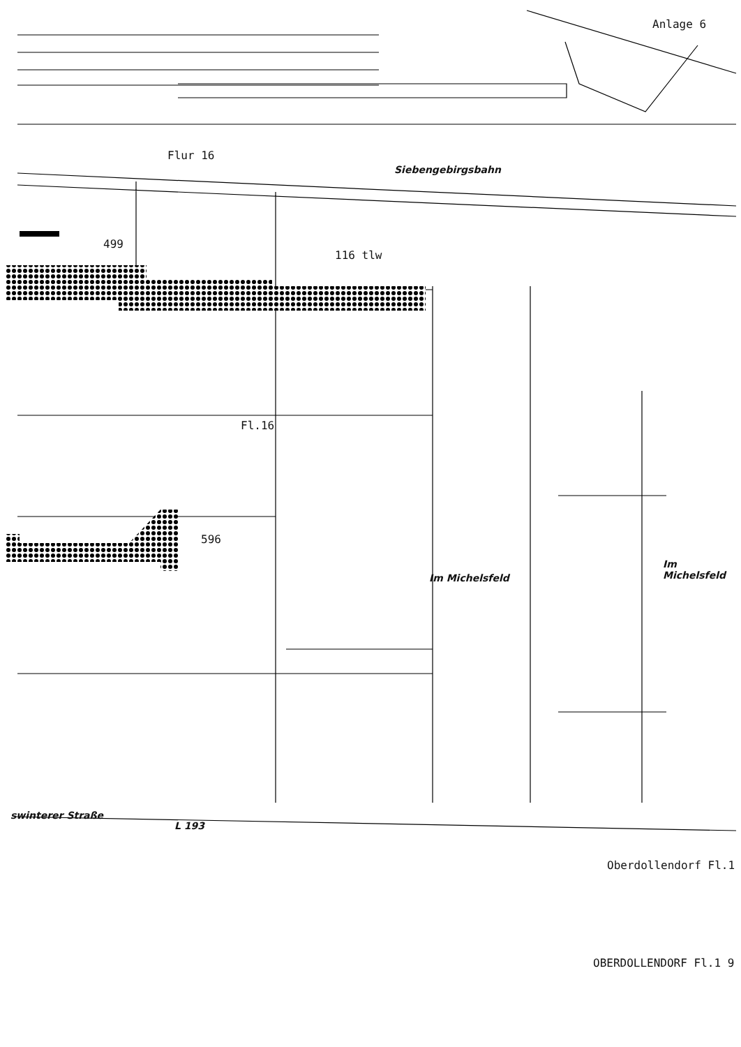Anlage 6
Flur 16
Siebengebirgsbahn
499
116 tlw
596
Fl.16
Im Michelsfeld
Im Michelsfeld
swinterer Straße
L 193
Oberdollendorf Fl.1
OBERDOLLENDORF Fl.1 9